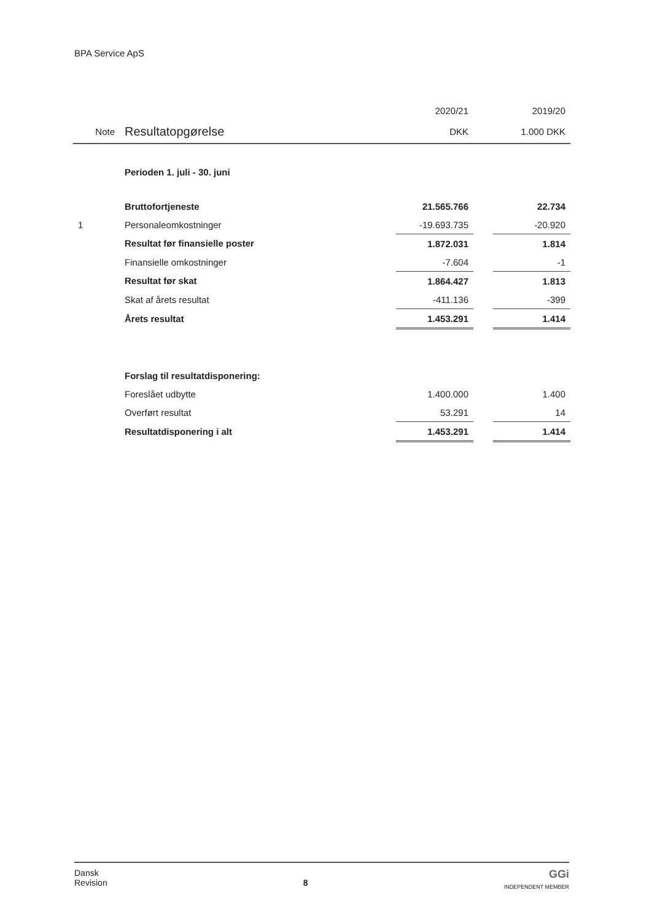BPA Service ApS
| | | 2020/21 | | 2019/20 |
| --- | --- | --- | --- | --- |
| Note | Resultatopgørelse | DKK | | 1.000 DKK |
| | Perioden 1. juli - 30. juni | | | |
| | Bruttofortjeneste | 21.565.766 | | 22.734 |
| 1 | Personaleomkostninger | -19.693.735 | | -20.920 |
| | Resultat før finansielle poster | 1.872.031 | | 1.814 |
| | Finansielle omkostninger | -7.604 | | -1 |
| | Resultat før skat | 1.864.427 | | 1.813 |
| | Skat af årets resultat | -411.136 | | -399 |
| | Årets resultat | 1.453.291 | | 1.414 |
| | Forslag til resultatdisponering: | | | |
| | Foreslået udbytte | 1.400.000 | | 1.400 |
| | Overført resultat | 53.291 | | 14 |
| | Resultatdisponering i alt | 1.453.291 | | 1.414 |
Dansk
Revision
8
GGi
INDEPENDENT MEMBER